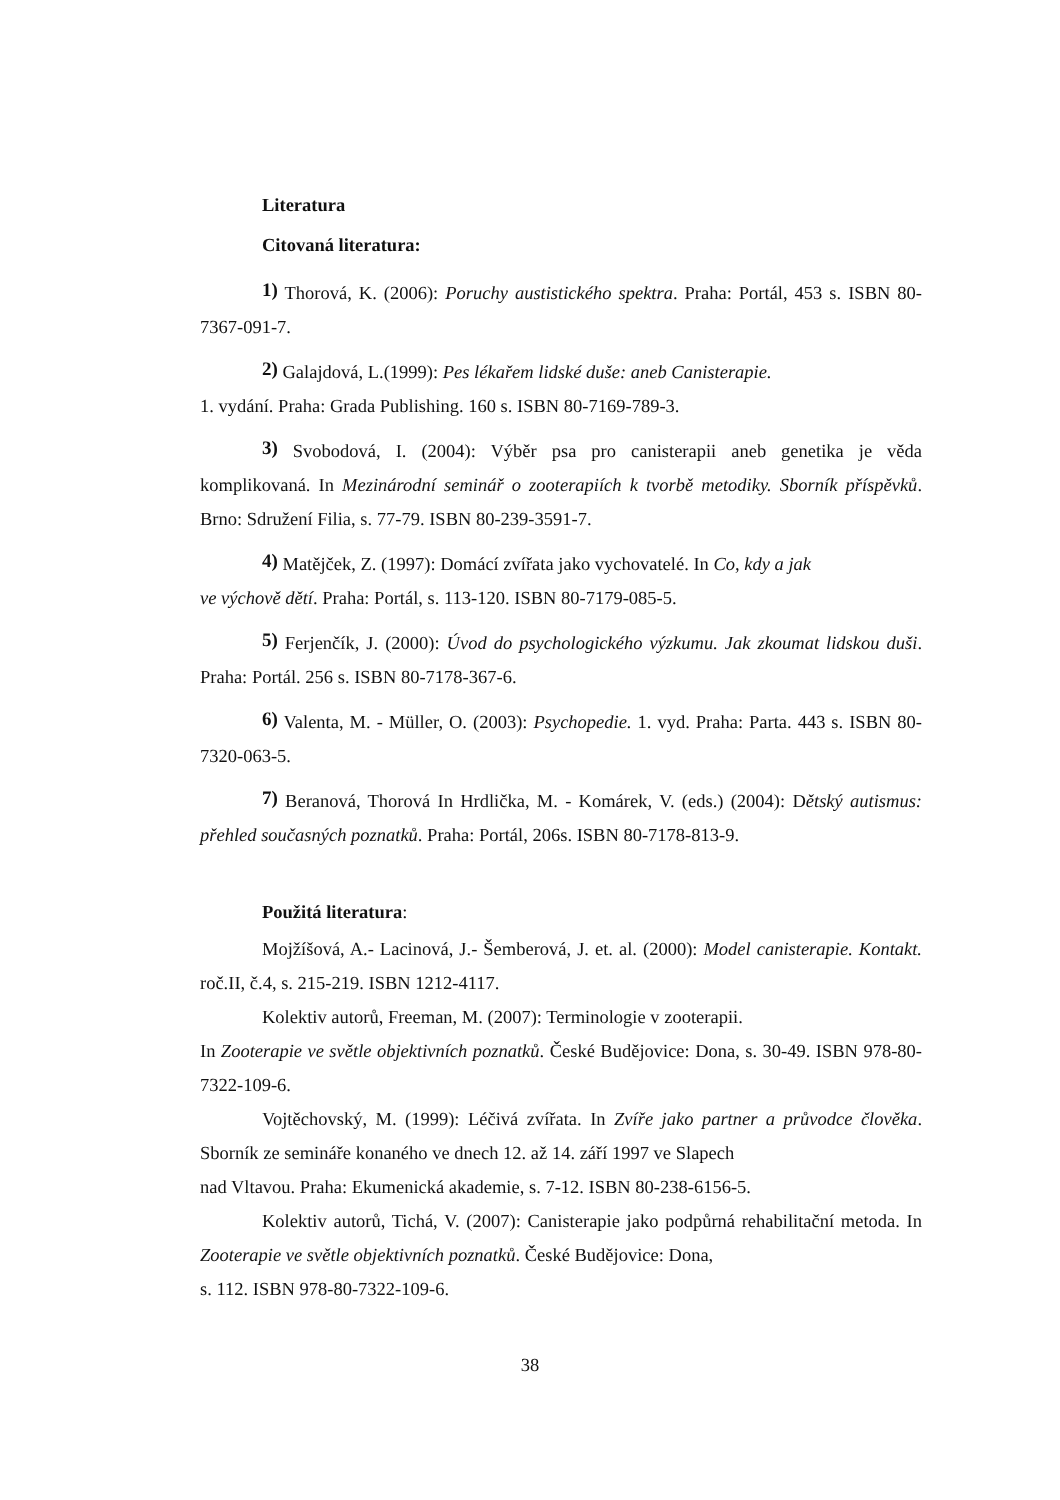Literatura
Citovaná literatura:
1) Thorová, K. (2006): Poruchy austistického spektra. Praha: Portál, 453 s. ISBN 80-7367-091-7.
2) Galajdová, L.(1999): Pes lékařem lidské duše: aneb Canisterapie.
1. vydání. Praha: Grada Publishing. 160 s. ISBN 80-7169-789-3.
3) Svobodová, I. (2004): Výběr psa pro canisterapii aneb genetika je věda komplikovaná. In Mezinárodní seminář o zooterapiích k tvorbě metodiky. Sborník příspěvků. Brno: Sdružení Filia, s. 77-79. ISBN 80-239-3591-7.
4) Matějček, Z. (1997): Domácí zvířata jako vychovatelé. In Co, kdy a jak
ve výchově dětí. Praha: Portál, s. 113-120. ISBN 80-7179-085-5.
5) Ferjenčík, J. (2000): Úvod do psychologického výzkumu. Jak zkoumat lidskou duši. Praha: Portál. 256 s. ISBN 80-7178-367-6.
6) Valenta, M. - Müller, O. (2003): Psychopedie. 1. vyd. Praha: Parta. 443 s. ISBN 80-7320-063-5.
7) Beranová, Thorová In Hrdlička, M. - Komárek, V. (eds.) (2004): Dětský autismus: přehled současných poznatků. Praha: Portál, 206s. ISBN 80-7178-813-9.
Použitá literatura:
Mojžíšová, A.- Lacinová, J.- Šemberová, J. et. al. (2000): Model canisterapie. Kontakt. roč.II, č.4, s. 215-219. ISBN 1212-4117.
Kolektiv autorů, Freeman, M. (2007): Terminologie v zooterapii.
In Zooterapie ve světle objektivních poznatků. České Budějovice: Dona, s. 30-49. ISBN 978-80-7322-109-6.
Vojtěchovský, M. (1999): Léčivá zvířata. In Zvíře jako partner a průvodce člověka. Sborník ze semináře konaného ve dnech 12. až 14. září 1997 ve Slapech
nad Vltavou. Praha: Ekumenická akademie, s. 7-12. ISBN 80-238-6156-5.
Kolektiv autorů, Tichá, V. (2007): Canisterapie jako podpůrná rehabilitační metoda. In Zooterapie ve světle objektivních poznatků. České Budějovice: Dona,
s. 112. ISBN 978-80-7322-109-6.
38